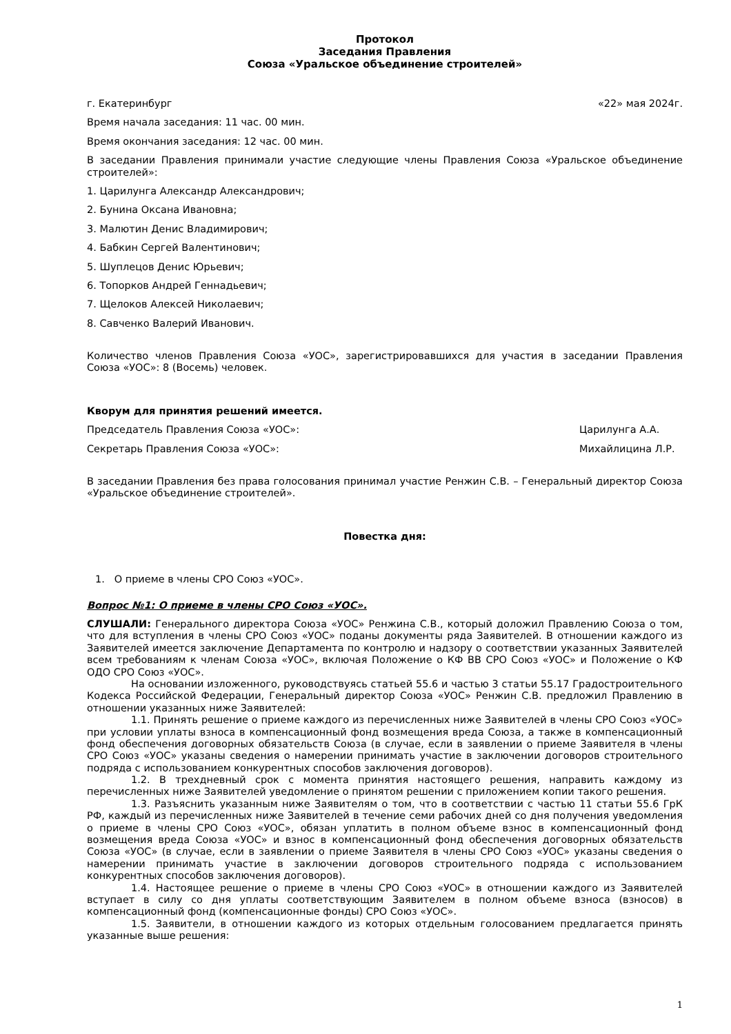Протокол
Заседания Правления
Союза «Уральское объединение строителей»
г. Екатеринбург «22» мая 2024г.
Время начала заседания: 11 час. 00 мин.
Время окончания заседания: 12 час. 00 мин.
В заседании Правления принимали участие следующие члены Правления Союза «Уральское объединение строителей»:
1. Царилунга Александр Александрович;
2. Бунина Оксана Ивановна;
3. Малютин Денис Владимирович;
4. Бабкин Сергей Валентинович;
5. Шуплецов Денис Юрьевич;
6. Топорков Андрей Геннадьевич;
7. Щелоков Алексей Николаевич;
8. Савченко Валерий Иванович.
Количество членов Правления Союза «УОС», зарегистрировавшихся для участия в заседании Правления Союза «УОС»: 8 (Восемь) человек.
Кворум для принятия решений имеется.
Председатель Правления Союза «УОС»: Царилунга А.А.
Секретарь Правления Союза «УОС»: Михайлицина Л.Р.
В заседании Правления без права голосования принимал участие Ренжин С.В. – Генеральный директор Союза «Уральское объединение строителей».
Повестка дня:
1. О приеме в члены СРО Союз «УОС».
Вопрос №1: О приеме в члены СРО Союз «УОС».
СЛУШАЛИ: Генерального директора Союза «УОС» Ренжина С.В., который доложил Правлению Союза о том, что для вступления в члены СРО Союз «УОС» поданы документы ряда Заявителей. В отношении каждого из Заявителей имеется заключение Департамента по контролю и надзору о соответствии указанных Заявителей всем требованиям к членам Союза «УОС», включая Положение о КФ ВВ СРО Союз «УОС» и Положение о КФ ОДО СРО Союз «УОС».
На основании изложенного, руководствуясь статьей 55.6 и частью 3 статьи 55.17 Градостроительного Кодекса Российской Федерации, Генеральный директор Союза «УОС» Ренжин С.В. предложил Правлению в отношении указанных ниже Заявителей:
1.1. Принять решение о приеме каждого из перечисленных ниже Заявителей в члены СРО Союз «УОС» при условии уплаты взноса в компенсационный фонд возмещения вреда Союза, а также в компенсационный фонд обеспечения договорных обязательств Союза (в случае, если в заявлении о приеме Заявителя в члены СРО Союз «УОС» указаны сведения о намерении принимать участие в заключении договоров строительного подряда с использованием конкурентных способов заключения договоров).
1.2. В трехдневный срок с момента принятия настоящего решения, направить каждому из перечисленных ниже Заявителей уведомление о принятом решении с приложением копии такого решения.
1.3. Разъяснить указанным ниже Заявителям о том, что в соответствии с частью 11 статьи 55.6 ГрК РФ, каждый из перечисленных ниже Заявителей в течение семи рабочих дней со дня получения уведомления о приеме в члены СРО Союз «УОС», обязан уплатить в полном объеме взнос в компенсационный фонд возмещения вреда Союза «УОС» и взнос в компенсационный фонд обеспечения договорных обязательств Союза «УОС» (в случае, если в заявлении о приеме Заявителя в члены СРО Союз «УОС» указаны сведения о намерении принимать участие в заключении договоров строительного подряда с использованием конкурентных способов заключения договоров).
1.4. Настоящее решение о приеме в члены СРО Союз «УОС» в отношении каждого из Заявителей вступает в силу со дня уплаты соответствующим Заявителем в полном объеме взноса (взносов) в компенсационный фонд (компенсационные фонды) СРО Союз «УОС».
1.5. Заявители, в отношении каждого из которых отдельным голосованием предлагается принять указанные выше решения:
1